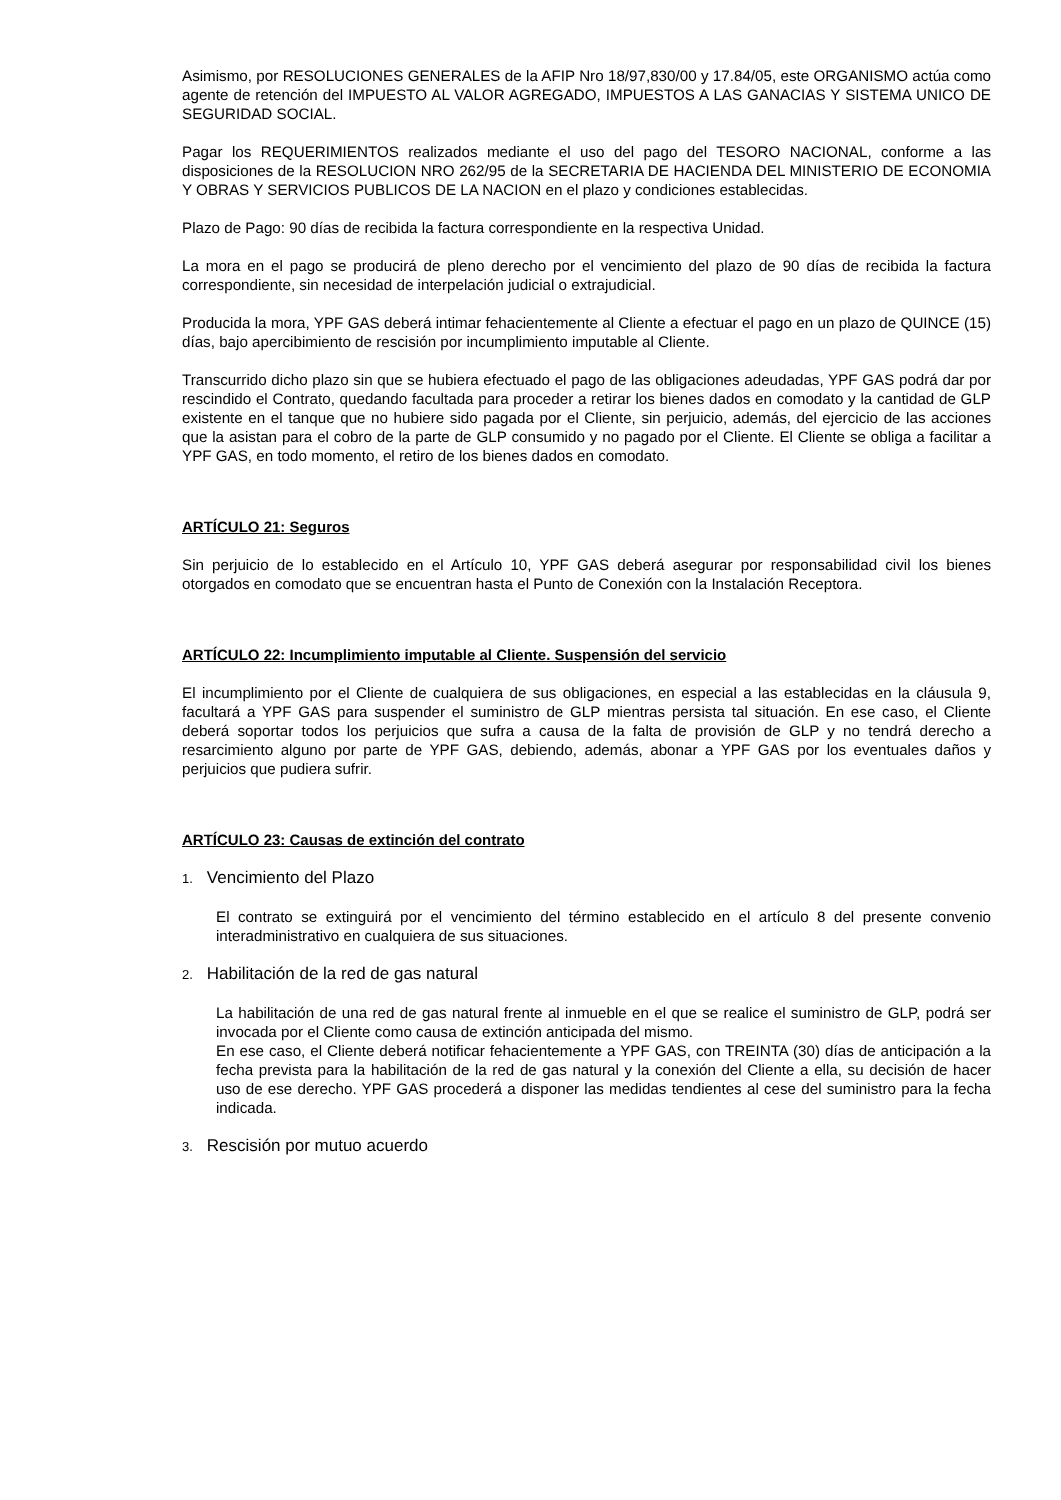Asimismo, por RESOLUCIONES GENERALES de la AFIP Nro 18/97,830/00 y 17.84/05, este ORGANISMO actúa como agente de retención del IMPUESTO AL VALOR AGREGADO, IMPUESTOS A LAS GANACIAS Y SISTEMA UNICO DE SEGURIDAD SOCIAL.
Pagar los REQUERIMIENTOS realizados mediante el uso del pago del TESORO NACIONAL, conforme a las disposiciones de la RESOLUCION NRO 262/95 de la SECRETARIA DE HACIENDA DEL MINISTERIO DE ECONOMIA Y OBRAS Y SERVICIOS PUBLICOS DE LA NACION en el plazo y condiciones establecidas.
Plazo de Pago: 90 días de recibida la factura correspondiente en la respectiva Unidad.
La mora en el pago se producirá de pleno derecho por el vencimiento del plazo de 90 días de recibida la factura correspondiente, sin necesidad de interpelación judicial o extrajudicial.
Producida la mora, YPF GAS deberá intimar fehacientemente al Cliente a efectuar el pago en un plazo de QUINCE (15) días, bajo apercibimiento de rescisión por incumplimiento imputable al Cliente.
Transcurrido dicho plazo sin que se hubiera efectuado el pago de las obligaciones adeudadas, YPF GAS podrá dar por rescindido el Contrato, quedando facultada para proceder a retirar los bienes dados en comodato y la cantidad de GLP existente en el tanque que no hubiere sido pagada por el Cliente, sin perjuicio, además, del ejercicio de las acciones que la asistan para el cobro de la parte de GLP consumido y no pagado por el Cliente. El Cliente se obliga a facilitar a YPF GAS, en todo momento, el retiro de los bienes dados en comodato.
ARTÍCULO 21: Seguros
Sin perjuicio de lo establecido en el Artículo 10, YPF GAS deberá asegurar por responsabilidad civil los bienes otorgados en comodato que se encuentran hasta el Punto de Conexión con la Instalación Receptora.
ARTÍCULO 22: Incumplimiento imputable al Cliente. Suspensión del servicio
El incumplimiento por el Cliente de cualquiera de sus obligaciones, en especial a las establecidas en la cláusula 9, facultará a YPF GAS para suspender el suministro de GLP mientras persista tal situación. En ese caso, el Cliente deberá soportar todos los perjuicios que sufra a causa de la falta de provisión de GLP y no tendrá derecho a resarcimiento alguno por parte de YPF GAS, debiendo, además, abonar a YPF GAS por los eventuales daños y perjuicios que pudiera sufrir.
ARTÍCULO 23: Causas de extinción del contrato
1. Vencimiento del Plazo
El contrato se extinguirá por el vencimiento del término establecido en el artículo 8 del presente convenio interadministrativo en cualquiera de sus situaciones.
2. Habilitación de la red de gas natural
La habilitación de una red de gas natural frente al inmueble en el que se realice el suministro de GLP, podrá ser invocada por el Cliente como causa de extinción anticipada del mismo.
En ese caso, el Cliente deberá notificar fehacientemente a YPF GAS, con TREINTA (30) días de anticipación a la fecha prevista para la habilitación de la red de gas natural y la conexión del Cliente a ella, su decisión de hacer uso de ese derecho. YPF GAS procederá a disponer las medidas tendientes al cese del suministro para la fecha indicada.
3. Rescisión por mutuo acuerdo